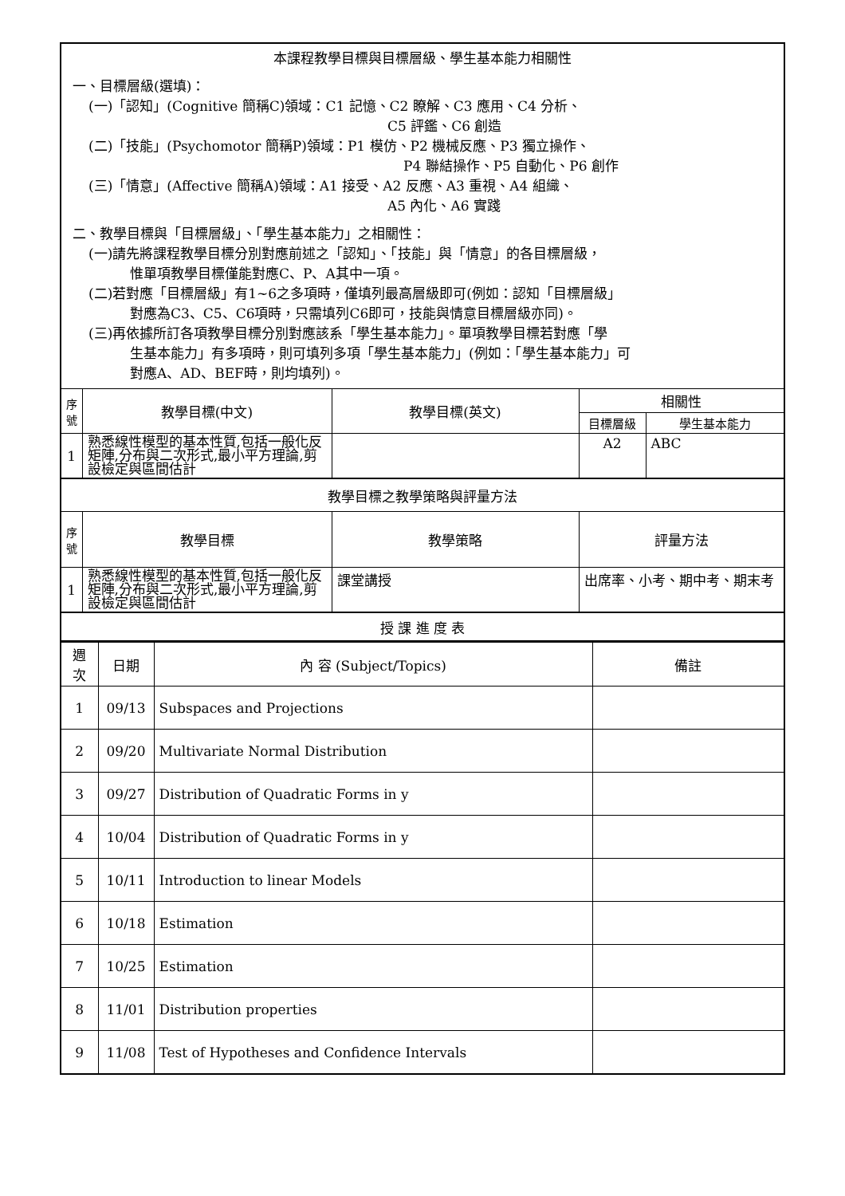| 本課程教學目標與目標層級、學生基本能力相關性 一、目標層級(選填)： (一)「認知」(Cognitive 簡稱C)領域：C1 記憶、C2 瞭解、C3 應用、C4 分析、 C5 評鑑、C6 創造 (二)「技能」(Psychomotor 簡稱P)領域：P1 模仿、P2 機械反應、P3 獨立操作、 P4 聯結操作、P5 自動化、P6 創作 (三)「情意」(Affective 簡稱A)領域：A1 接受、A2 反應、A3 重視、A4 組織、 A5 內化、A6 實踐 二、教學目標與「目標層級」、「學生基本能力」之相關性： (一)請先將課程教學目標分別對應前述之「認知」、「技能」與「情意」的各目標層級， 惟單項教學目標僅能對應C、P、A其中一項。 (二)若對應「目標層級」有1~6之多項時，僅填列最高層級即可(例如：認知「目標層級」 對應為C3、C5、C6項時，只需填列C6即可，技能與情意目標層級亦同)。 (三)再依據所訂各項教學目標分別對應該系「學生基本能力」。單項教學目標若對應「學 生基本能力」有多項時，則可填列多項「學生基本能力」(例如：「學生基本能力」可 對應A、AD、BEF時，則均填列)。 | | | | |
| 序 號 | 教學目標(中文) | 教學目標(英文) | 相關性 | |
| | | | 目標層級 | 學生基本能力 |
| 1 | 熟悉線性模型的基本性質,包括一般化反矩陣,分布與二次形式,最小平方理論,剪設檢定與區間估計 | | A2 | ABC |
| 教學目標之教學策略與評量方法 | | | | |
| 序 號 | 教學目標 | 教學策略 | 評量方法 | |
| 1 | 熟悉線性模型的基本性質,包括一般化反矩陣,分布與二次形式,最小平方理論,剪設檢定與區間估計 | 課堂講授 | 出席率、小考、期中考、期末考 | |
| 授 課 進 度 表 | | | | |
| 週次 | 日期 | 內 容 (Subject/Topics) | 備註 |
| --- | --- | --- | --- |
| 1 | 09/13 | Subspaces and Projections | |
| 2 | 09/20 | Multivariate Normal Distribution | |
| 3 | 09/27 | Distribution of Quadratic Forms in y | |
| 4 | 10/04 | Distribution of Quadratic Forms in y | |
| 5 | 10/11 | Introduction to linear Models | |
| 6 | 10/18 | Estimation | |
| 7 | 10/25 | Estimation | |
| 8 | 11/01 | Distribution properties | |
| 9 | 11/08 | Test of Hypotheses and Confidence Intervals | |